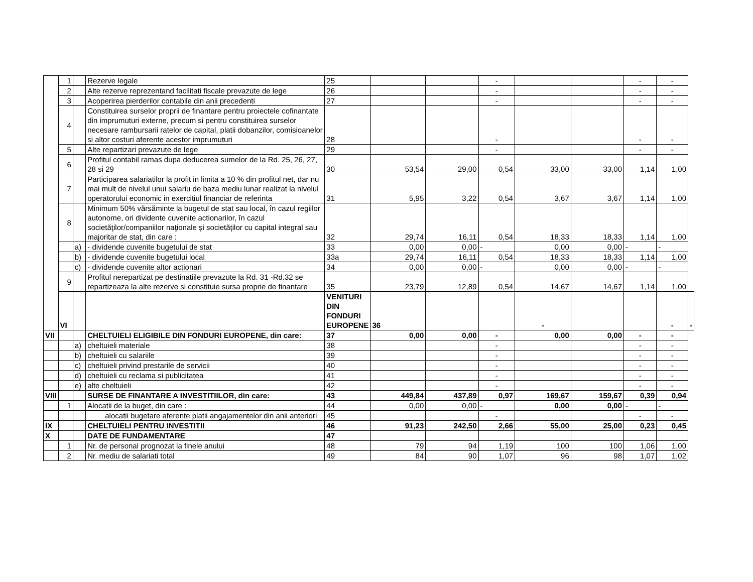| | 1 | | Rezerve legale | 25 | | | - | | | - | - | |
| | 2 | | Alte rezerve reprezentand facilitati fiscale prevazute de lege | 26 | | | - | | | - | - | |
| | 3 | | Acoperirea pierderilor contabile din anii precedenti | 27 | | | - | | | - | - | |
| | 4 | | Constituirea surselor proprii de finantare pentru proiectele cofinantate din imprumuturi externe, precum si pentru constituirea surselor necesare rambursarii ratelor de capital, platii dobanzilor, comisioanelor si altor costuri aferente acestor imprumuturi | 28 | | | - | | | - | - | |
| | 5 | | Alte repartizari prevazute de lege | 29 | | | - | | | - | - | |
| | 6 | | Profitul contabil ramas dupa deducerea sumelor de la Rd. 25, 26, 27, 28 si 29 | 30 | 53,54 | 29,00 | 0,54 | 33,00 | 33,00 | 1,14 | 1,00 | |
| | 7 | | Participarea salariatilor la profit in limita a 10 % din profitul net, dar nu mai mult de nivelul unui salariu de baza mediu lunar realizat la nivelul operatorului economic in exercitiul financiar de referinta | 31 | 5,95 | 3,22 | 0,54 | 3,67 | 3,67 | 1,14 | 1,00 | |
| | 8 | | Minimum 50% vărsăminte la bugetul de stat sau local, în cazul regiilor autonome, ori dividente cuvenite actionarilor, în cazul societăţilor/companiilor naţionale şi societăţilor cu capital integral sau majoritar de stat, din care : | 32 | 29,74 | 16,11 | 0,54 | 18,33 | 18,33 | 1,14 | 1,00 | |
| | | a) | - dividende cuvenite bugetului de stat | 33 | 0,00 | 0,00 | - | 0,00 | 0,00 | - | - | |
| | | b) | - dividende cuvenite bugetului local | 33a | 29,74 | 16,11 | 0,54 | 18,33 | 18,33 | 1,14 | 1,00 | |
| | | c) | - dividende cuvenite altor actionari | 34 | 0,00 | 0,00 | - | 0,00 | 0,00 | - | - | |
| | 9 | | Profitul nerepartizat pe destinatiile prevazute la Rd. 31 -Rd.32 se repartizeaza la alte rezerve si constituie sursa proprie de finantare | 35 | 23,79 | 12,89 | 0,54 | 14,67 | 14,67 | 1,14 | 1,00 | |
| | VI | | | VENITURI DIN FONDURI EUROPENE | 36 | | | - | | | - | - |
| VII | | | CHELTUIELI ELIGIBILE DIN FONDURI EUROPENE, din care: | 37 | 0,00 | 0,00 | - | 0,00 | 0,00 | - | - | |
| | | a) | cheltuieli materiale | 38 | | | - | | | - | - | |
| | | b) | cheltuieli cu salariile | 39 | | | - | | | - | - | |
| | | c) | cheltuieli privind prestarile de servicii | 40 | | | - | | | - | - | |
| | | d) | cheltuieli cu reclama si publicitatea | 41 | | | - | | | - | - | |
| | | e) | alte cheltuieli | 42 | | | - | | | - | - | |
| VIII | | | SURSE DE FINANTARE A INVESTITIILOR, din care: | 43 | 449,84 | 437,89 | 0,97 | 169,67 | 159,67 | 0,39 | 0,94 | |
| | 1 | | Alocatii de la buget, din care : | 44 | 0,00 | 0,00 | - | 0,00 | 0,00 | - | - | |
| | | | alocatii bugetare aferente platii angajamentelor din anii anteriori | 45 | | | - | | | - | - | |
| IX | | | CHELTUIELI PENTRU INVESTITII | 46 | 91,23 | 242,50 | 2,66 | 55,00 | 25,00 | 0,23 | 0,45 | |
| X | | | DATE DE FUNDAMENTARE | 47 | | | | | | | | |
| | 1 | | Nr. de personal prognozat la finele anului | 48 | 79 | 94 | 1,19 | 100 | 100 | 1,06 | 1,00 | |
| | 2 | | Nr. mediu de salariati total | 49 | 84 | 90 | 1,07 | 96 | 98 | 1,07 | 1,02 | |